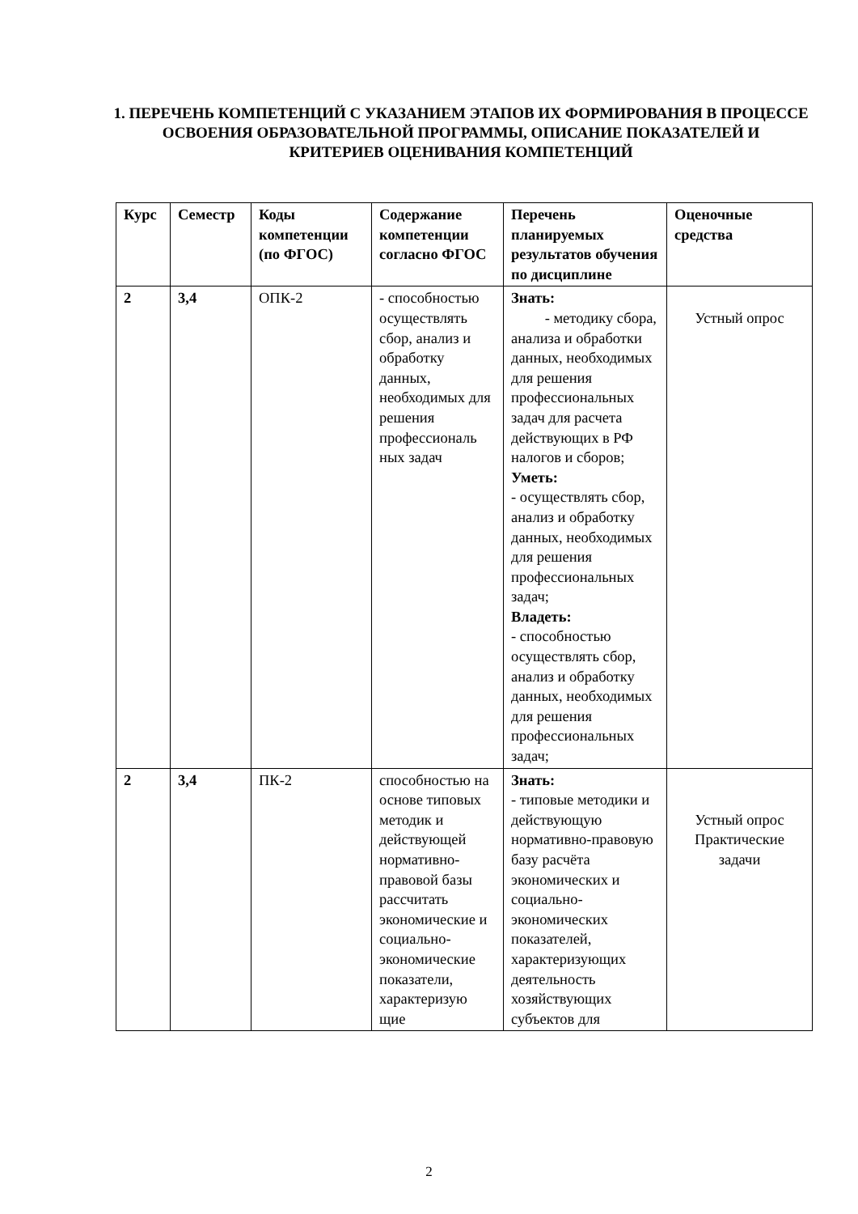1. ПЕРЕЧЕНЬ КОМПЕТЕНЦИЙ С УКАЗАНИЕМ ЭТАПОВ ИХ ФОРМИРОВАНИЯ В ПРОЦЕССЕ ОСВОЕНИЯ ОБРАЗОВАТЕЛЬНОЙ ПРОГРАММЫ, ОПИСАНИЕ ПОКАЗАТЕЛЕЙ И КРИТЕРИЕВ ОЦЕНИВАНИЯ КОМПЕТЕНЦИЙ
| Курс | Семестр | Коды компетенции (по ФГОС) | Содержание компетенции согласно ФГОС | Перечень планируемых результатов обучения по дисциплине | Оценочные средства |
| --- | --- | --- | --- | --- | --- |
| 2 | 3,4 | ОПК-2 | - способностью осуществлять сбор, анализ и обработку данных, необходимых для решения профессиональ ных задач | Знать: - методику сбора, анализа и обработки данных, необходимых для решения профессиональных задач для расчета действующих в РФ налогов и сборов; Уметь: - осуществлять сбор, анализ и обработку данных, необходимых для решения профессиональных задач; Владеть: - способностью осуществлять сбор, анализ и обработку данных, необходимых для решения профессиональных задач; | Устный опрос |
| 2 | 3,4 | ПК-2 | способностью на основе типовых методик и действующей нормативно-правовой базы рассчитать экономические и социально-экономические показатели, характеризую щие | Знать: - типовые методики и действующую нормативно-правовую базу расчёта экономических и социально-экономических показателей, характеризующих деятельность хозяйствующих субъектов для | Устный опрос Практические задачи |
2